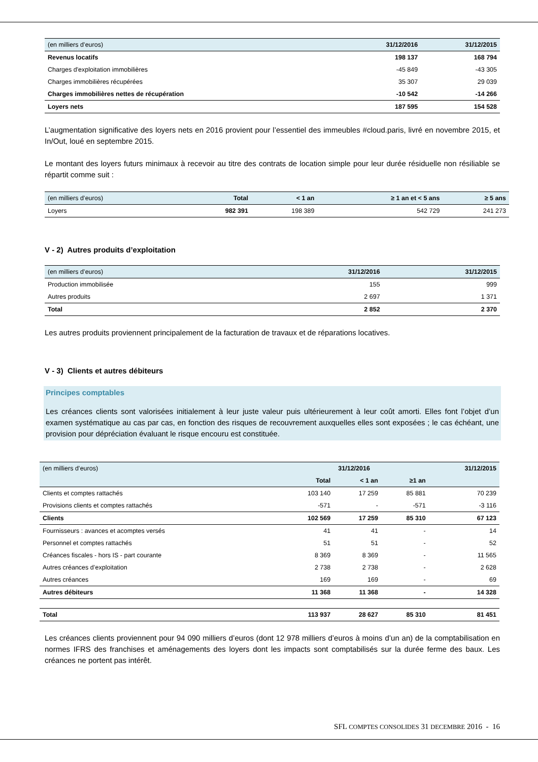| (en milliers d’euros) | 31/12/2016 | 31/12/2015 |
| --- | --- | --- |
| Revenus locatifs | 198 137 | 168 794 |
| Charges d'exploitation immobilières | -45 849 | -43 305 |
| Charges immobilières récupérées | 35 307 | 29 039 |
| Charges immobilières nettes de récupération | -10 542 | -14 266 |
| Loyers nets | 187 595 | 154 528 |
L’augmentation significative des loyers nets en 2016 provient pour l’essentiel des immeubles #cloud.paris, livré en novembre 2015, et In/Out, loué en septembre 2015.
Le montant des loyers futurs minimaux à recevoir au titre des contrats de location simple pour leur durée résiduelle non résiliable se répartit comme suit :
| (en milliers d’euros) | Total | < 1 an | ≥ 1 an et < 5 ans | ≥ 5 ans |
| --- | --- | --- | --- | --- |
| Loyers | 982 391 | 198 389 | 542 729 | 241 273 |
V - 2) Autres produits d’exploitation
| (en milliers d’euros) | 31/12/2016 | 31/12/2015 |
| --- | --- | --- |
| Production immobilisée | 155 | 999 |
| Autres produits | 2 697 | 1 371 |
| Total | 2 852 | 2 370 |
Les autres produits proviennent principalement de la facturation de travaux et de réparations locatives.
V - 3) Clients et autres débiteurs
Principes comptables
Les créances clients sont valorisées initialement à leur juste valeur puis ultérieurement à leur coût amorti. Elles font l’objet d’un examen systématique au cas par cas, en fonction des risques de recouvrement auxquelles elles sont exposées ; le cas échéant, une provision pour dépréciation évaluant le risque encouru est constituée.
| (en milliers d’euros) | 31/12/2016 | | | 31/12/2015 |
| --- | --- | --- | --- | --- |
| | Total | < 1 an | ≥1 an | |
| Clients et comptes rattachés | 103 140 | 17 259 | 85 881 | 70 239 |
| Provisions clients et comptes rattachés | -571 | - | -571 | -3 116 |
| Clients | 102 569 | 17 259 | 85 310 | 67 123 |
| Fournisseurs : avances et acomptes versés | 41 | 41 | - | 14 |
| Personnel et comptes rattachés | 51 | 51 | - | 52 |
| Créances fiscales - hors IS - part courante | 8 369 | 8 369 | - | 11 565 |
| Autres créances d’exploitation | 2 738 | 2 738 | - | 2 628 |
| Autres créances | 169 | 169 | - | 69 |
| Autres débiteurs | 11 368 | 11 368 | - | 14 328 |
| Total | 113 937 | 28 627 | 85 310 | 81 451 |
Les créances clients proviennent pour 94 090 milliers d’euros (dont 12 978 milliers d’euros à moins d’un an) de la comptabilisation en normes IFRS des franchises et aménagements des loyers dont les impacts sont comptabilisés sur la durée ferme des baux. Les créances ne portent pas intérêt.
SFL COMPTES CONSOLIDES 31 DECEMBRE 2016 - 16